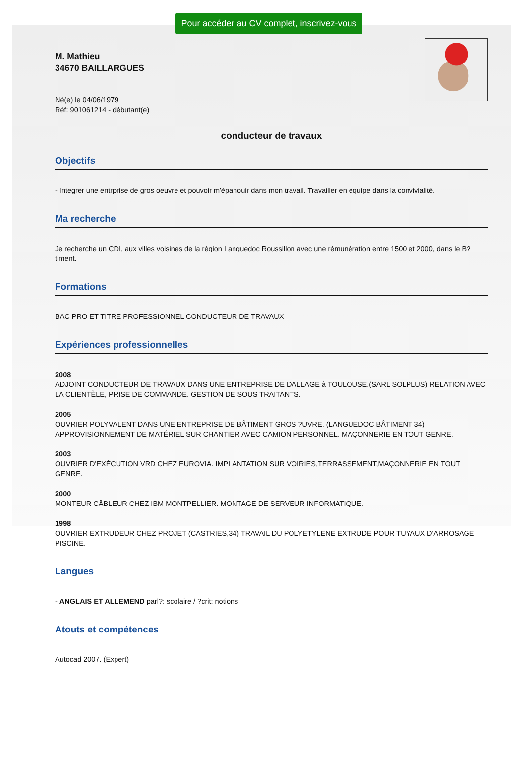Pour accéder au CV complet, inscrivez-vous
M. Mathieu
34670 BAILLARGUES
Né(e) le 04/06/1979
Réf: 901061214 - débutant(e)
conducteur de travaux
Objectifs
- Integrer une entrprise de gros oeuvre et pouvoir m'épanouir dans mon travail. Travailler en équipe dans la convivialité.
Ma recherche
Je recherche un CDI, aux villes voisines de la région Languedoc Roussillon avec une rémunération entre 1500 et 2000, dans le B?timent.
Formations
BAC PRO ET TITRE PROFESSIONNEL CONDUCTEUR DE TRAVAUX
Expériences professionnelles
2008
ADJOINT CONDUCTEUR DE TRAVAUX DANS UNE ENTREPRISE DE DALLAGE à TOULOUSE.(SARL SOLPLUS) RELATION AVEC LA CLIENTÈLE, PRISE DE COMMANDE. GESTION DE SOUS TRAITANTS.
2005
OUVRIER POLYVALENT DANS UNE ENTREPRISE DE BÂTIMENT GROS ?UVRE. (LANGUEDOC BÂTIMENT 34) APPROVISIONNEMENT DE MATÉRIEL SUR CHANTIER AVEC CAMION PERSONNEL. MAÇONNERIE EN TOUT GENRE.
2003
OUVRIER D'EXÉCUTION VRD CHEZ EUROVIA. IMPLANTATION SUR VOIRIES,TERRASSEMENT,MAÇONNERIE EN TOUT GENRE.
2000
MONTEUR CÂBLEUR CHEZ IBM MONTPELLIER. MONTAGE DE SERVEUR INFORMATIQUE.
1998
OUVRIER EXTRUDEUR CHEZ PROJET (CASTRIES,34) TRAVAIL DU POLYETYLENE EXTRUDE POUR TUYAUX D'ARROSAGE PISCINE.
Langues
- ANGLAIS ET ALLEMEND parl?: scolaire / ?crit: notions
Atouts et compétences
Autocad 2007. (Expert)